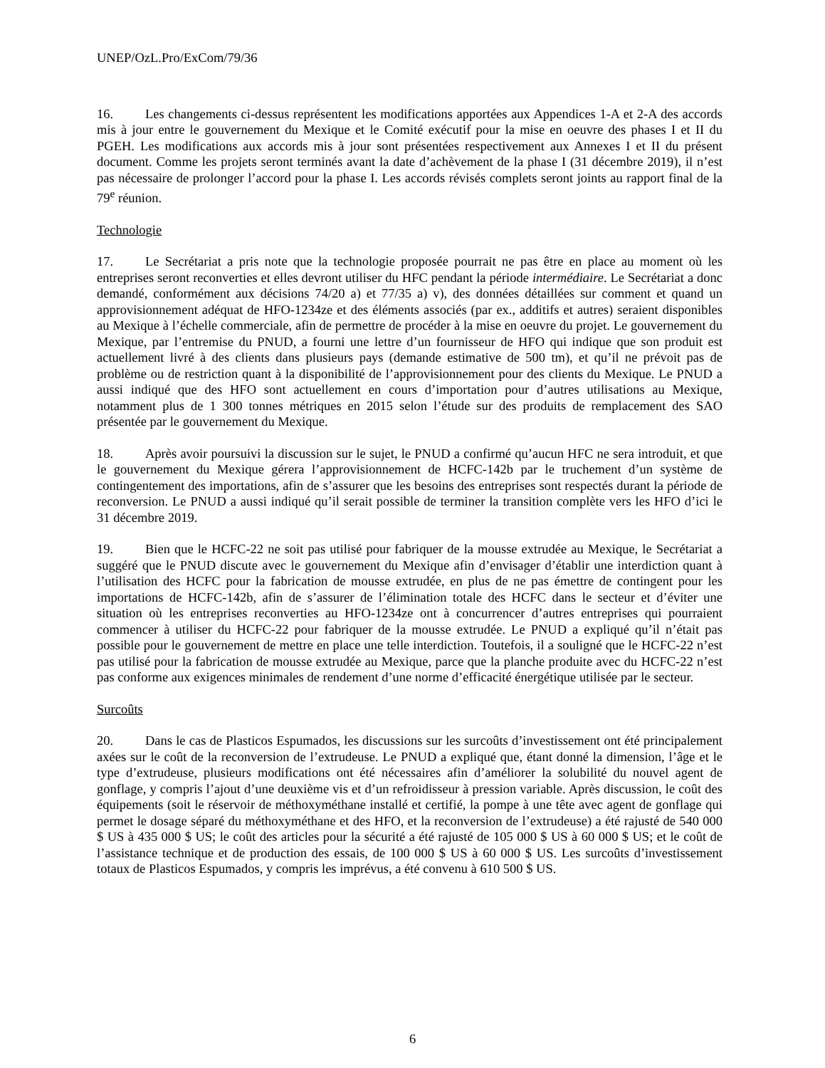UNEP/OzL.Pro/ExCom/79/36
16. Les changements ci-dessus représentent les modifications apportées aux Appendices 1-A et 2-A des accords mis à jour entre le gouvernement du Mexique et le Comité exécutif pour la mise en oeuvre des phases I et II du PGEH. Les modifications aux accords mis à jour sont présentées respectivement aux Annexes I et II du présent document. Comme les projets seront terminés avant la date d’achèvement de la phase I (31 décembre 2019), il n’est pas nécessaire de prolonger l’accord pour la phase I. Les accords révisés complets seront joints au rapport final de la 79<sup>e</sup> réunion.
Technologie
17. Le Secrétariat a pris note que la technologie proposée pourrait ne pas être en place au moment où les entreprises seront reconverties et elles devront utiliser du HFC pendant la période intermédiaire. Le Secrétariat a donc demandé, conformément aux décisions 74/20 a) et 77/35 a) v), des données détaillées sur comment et quand un approvisionnement adéquat de HFO-1234ze et des éléments associés (par ex., additifs et autres) seraient disponibles au Mexique à l’échelle commerciale, afin de permettre de procéder à la mise en oeuvre du projet. Le gouvernement du Mexique, par l’entremise du PNUD, a fourni une lettre d’un fournisseur de HFO qui indique que son produit est actuellement livré à des clients dans plusieurs pays (demande estimative de 500 tm), et qu’il ne prévoit pas de problème ou de restriction quant à la disponibilité de l’approvisionnement pour des clients du Mexique. Le PNUD a aussi indiqué que des HFO sont actuellement en cours d’importation pour d’autres utilisations au Mexique, notamment plus de 1 300 tonnes métriques en 2015 selon l’étude sur des produits de remplacement des SAO présentée par le gouvernement du Mexique.
18. Après avoir poursuivi la discussion sur le sujet, le PNUD a confirmé qu’aucun HFC ne sera introduit, et que le gouvernement du Mexique gérera l’approvisionnement de HCFC-142b par le truchement d’un système de contingentement des importations, afin de s’assurer que les besoins des entreprises sont respectés durant la période de reconversion. Le PNUD a aussi indiqué qu’il serait possible de terminer la transition complète vers les HFO d’ici le 31 décembre 2019.
19. Bien que le HCFC-22 ne soit pas utilisé pour fabriquer de la mousse extrudée au Mexique, le Secrétariat a suggéré que le PNUD discute avec le gouvernement du Mexique afin d’envisager d’établir une interdiction quant à l’utilisation des HCFC pour la fabrication de mousse extrudée, en plus de ne pas émettre de contingent pour les importations de HCFC-142b, afin de s’assurer de l’élimination totale des HCFC dans le secteur et d’éviter une situation où les entreprises reconverties au HFO-1234ze ont à concurrencer d’autres entreprises qui pourraient commencer à utiliser du HCFC-22 pour fabriquer de la mousse extrudée. Le PNUD a expliqué qu’il n’était pas possible pour le gouvernement de mettre en place une telle interdiction. Toutefois, il a souligné que le HCFC-22 n’est pas utilisé pour la fabrication de mousse extrudée au Mexique, parce que la planche produite avec du HCFC-22 n’est pas conforme aux exigences minimales de rendement d’une norme d’efficacité énergétique utilisée par le secteur.
Surcoûts
20. Dans le cas de Plasticos Espumados, les discussions sur les surcoûts d’investissement ont été principalement axées sur le coût de la reconversion de l’extrudeuse. Le PNUD a expliqué que, étant donné la dimension, l’âge et le type d’extrudeuse, plusieurs modifications ont été nécessaires afin d’améliorer la solubilité du nouvel agent de gonflage, y compris l’ajout d’une deuxième vis et d’un refroidisseur à pression variable. Après discussion, le coût des équipements (soit le réservoir de méthoxyméthane installé et certifié, la pompe à une tête avec agent de gonflage qui permet le dosage séparé du méthoxyméthane et des HFO, et la reconversion de l’extrudeuse) a été rajusté de 540 000 $ US à 435 000 $ US; le coût des articles pour la sécurité a été rajusté de 105 000 $ US à 60 000 $ US; et le coût de l’assistance technique et de production des essais, de 100 000 $ US à 60 000 $ US. Les surcoûts d’investissement totaux de Plasticos Espumados, y compris les imprévus, a été convenu à 610 500 $ US.
6